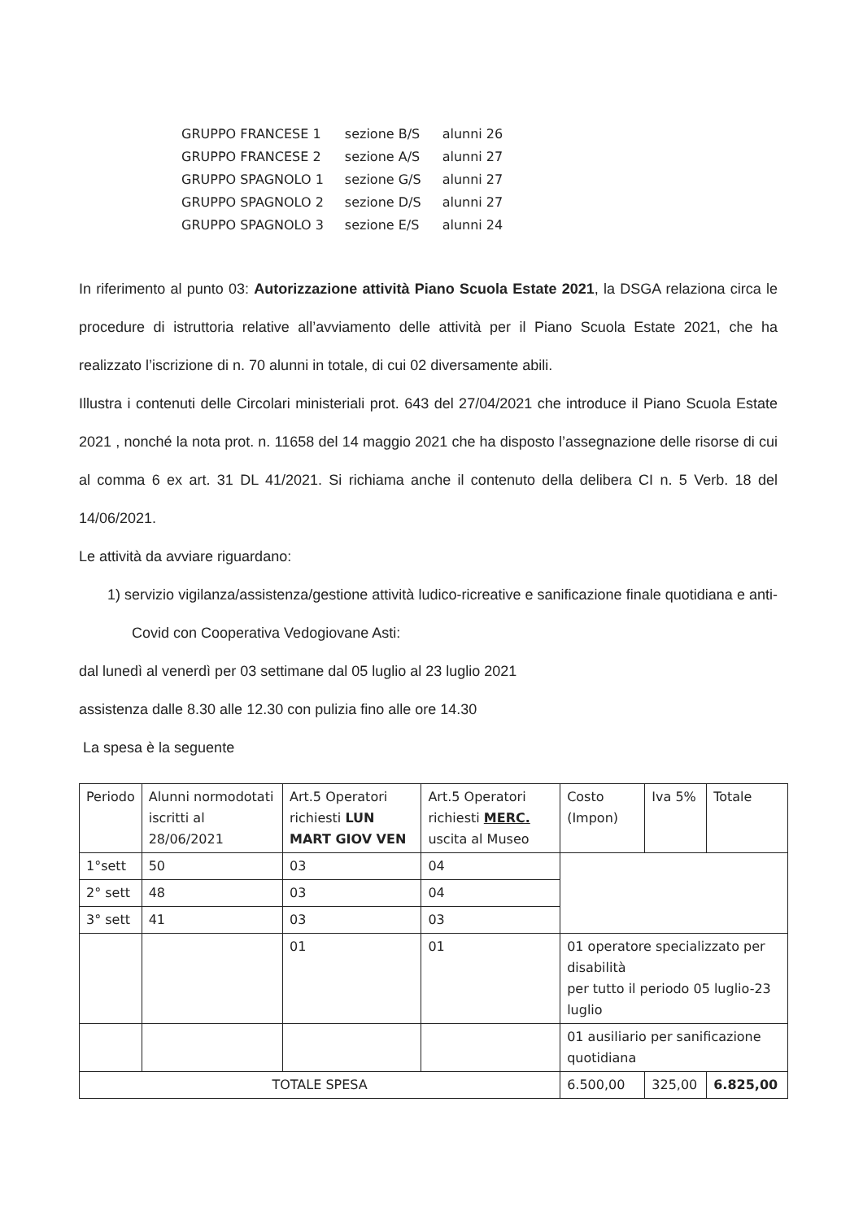| GRUPPO FRANCESE 1 | sezione B/S | alunni 26 |
| GRUPPO FRANCESE 2 | sezione A/S | alunni 27 |
| GRUPPO SPAGNOLO 1 | sezione G/S | alunni 27 |
| GRUPPO SPAGNOLO 2 | sezione D/S | alunni 27 |
| GRUPPO SPAGNOLO 3 | sezione E/S | alunni 24 |
In riferimento al punto 03: Autorizzazione attività Piano Scuola Estate 2021, la DSGA relaziona circa le procedure di istruttoria relative all’avviamento delle attività per il Piano Scuola Estate 2021, che ha realizzato l’iscrizione di n. 70 alunni in totale, di cui 02 diversamente abili.
Illustra i contenuti delle Circolari ministeriali prot. 643 del 27/04/2021 che introduce il Piano Scuola Estate 2021 , nonché la nota prot. n. 11658 del 14 maggio 2021 che ha disposto l’assegnazione delle risorse di cui al comma 6 ex art. 31 DL 41/2021. Si richiama anche il contenuto della delibera CI n. 5 Verb. 18 del 14/06/2021.
Le attività da avviare riguardano:
1) servizio vigilanza/assistenza/gestione attività ludico-ricreative e sanificazione finale quotidiana e anti-Covid con Cooperativa Vedogiovane Asti:
dal lunedì al venerdì per 03 settimane dal 05 luglio al 23 luglio 2021
assistenza dalle 8.30 alle 12.30 con pulizia fino alle ore 14.30
La spesa è la seguente
| Periodo | Alunni normodotati iscritti al 28/06/2021 | Art.5 Operatori richiesti LUN MART GIOV VEN | Art.5 Operatori richiesti MERC. uscita al Museo | Costo (Impon) | Iva 5% | Totale |
| 1°sett | 50 | 03 | 04 | | | |
| 2° sett | 48 | 03 | 04 | | | |
| 3° sett | 41 | 03 | 03 | | | |
| | | 01 | 01 | 01 operatore specializzato per disabilità per tutto il periodo 05 luglio-23 luglio | | |
| | | | | 01 ausiliario per sanificazione quotidiana | | |
| TOTALE SPESA | | | | 6.500,00 | 325,00 | 6.825,00 |